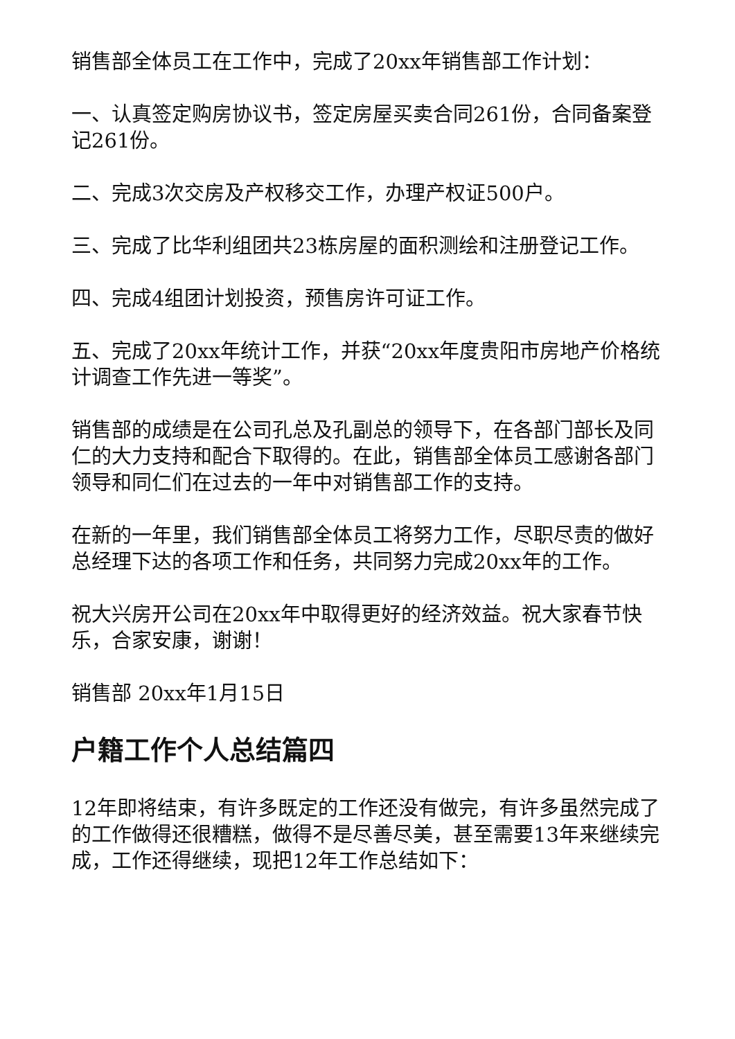销售部全体员工在工作中，完成了20xx年销售部工作计划：
一、认真签定购房协议书，签定房屋买卖合同261份，合同备案登记261份。
二、完成3次交房及产权移交工作，办理产权证500户。
三、完成了比华利组团共23栋房屋的面积测绘和注册登记工作。
四、完成4组团计划投资，预售房许可证工作。
五、完成了20xx年统计工作，并获“20xx年度贵阳市房地产价格统计调查工作先进一等奖”。
销售部的成绩是在公司孔总及孔副总的领导下，在各部门部长及同仁的大力支持和配合下取得的。在此，销售部全体员工感谢各部门领导和同仁们在过去的一年中对销售部工作的支持。
在新的一年里，我们销售部全体员工将努力工作，尽职尽责的做好总经理下达的各项工作和任务，共同努力完成20xx年的工作。
祝大兴房开公司在20xx年中取得更好的经济效益。祝大家春节快乐，合家安康，谢谢！
销售部 20xx年1月15日
户籍工作个人总结篇四
12年即将结束，有许多既定的工作还没有做完，有许多虽然完成了的工作做得还很糟糕，做得不是尽善尽美，甚至需要13年来继续完成，工作还得继续，现把12年工作总结如下：